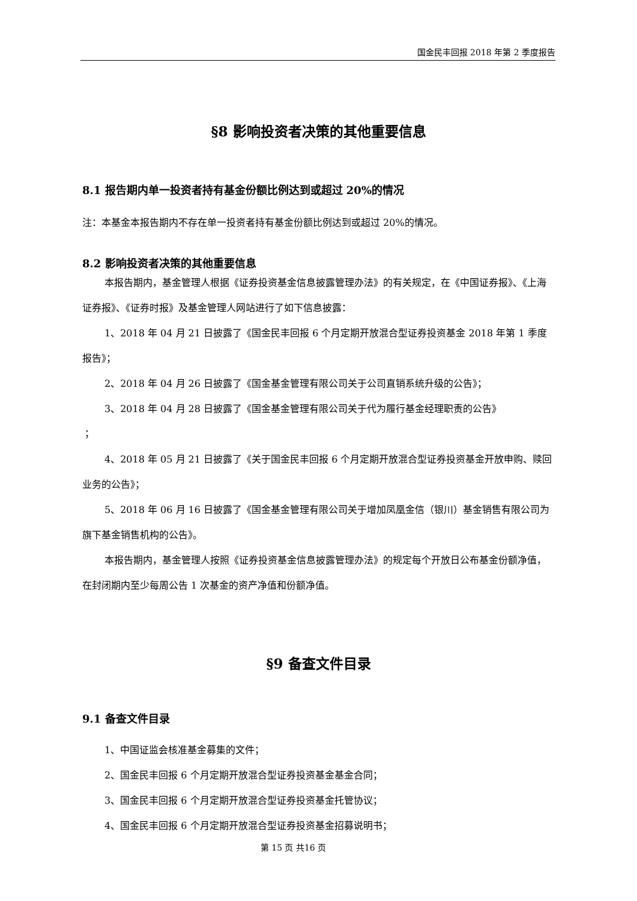国金民丰回报 2018 年第 2 季度报告
§8 影响投资者决策的其他重要信息
8.1 报告期内单一投资者持有基金份额比例达到或超过 20%的情况
注：本基金本报告期内不存在单一投资者持有基金份额比例达到或超过 20%的情况。
8.2 影响投资者决策的其他重要信息
本报告期内，基金管理人根据《证券投资基金信息披露管理办法》的有关规定，在《中国证券报》、《上海证券报》、《证券时报》及基金管理人网站进行了如下信息披露：
1、2018 年 04 月 21 日披露了《国金民丰回报 6 个月定期开放混合型证券投资基金 2018 年第 1 季度报告》；
2、2018 年 04 月 26 日披露了《国金基金管理有限公司关于公司直销系统升级的公告》；
3、2018 年 04 月 28 日披露了《国金基金管理有限公司关于代为履行基金经理职责的公告》
；
4、2018 年 05 月 21 日披露了《关于国金民丰回报 6 个月定期开放混合型证券投资基金开放申购、赎回业务的公告》；
5、2018 年 06 月 16 日披露了《国金基金管理有限公司关于增加凤凰金信（银川）基金销售有限公司为旗下基金销售机构的公告》。
本报告期内，基金管理人按照《证券投资基金信息披露管理办法》的规定每个开放日公布基金份额净值，在封闭期内至少每周公告 1 次基金的资产净值和份额净值。
§9 备查文件目录
9.1 备查文件目录
1、中国证监会核准基金募集的文件；
2、国金民丰回报 6 个月定期开放混合型证券投资基金基金合同；
3、国金民丰回报 6 个月定期开放混合型证券投资基金托管协议；
4、国金民丰回报 6 个月定期开放混合型证券投资基金招募说明书；
第 15 页 共16 页